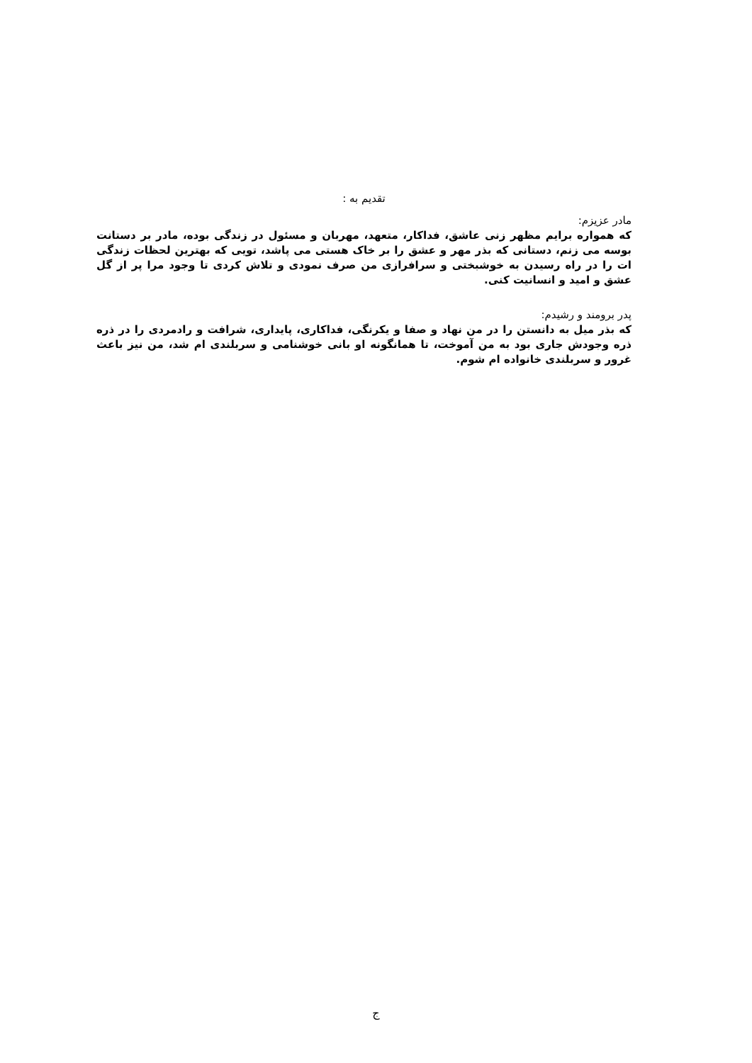تقدیم به :
مادر عزیزم:
که همواره برایم مظهر زنی عاشق، فداکار، متعهد، مهربان و مسئول در زندگی بوده، مادر بر دستانت بوسه می زنم، دستانی که بذر مهر و عشق را بر خاک هستی می پاشد، تویی که بهترین لحظات زندگی ات را در راه رسیدن به خوشبختی و سرافرازی من صرف نمودی و تلاش کردی تا وجود مرا پر از گل عشق و امید و انسانیت کنی.
پدر برومند و رشیدم:
که بذر میل به دانستن را در من نهاد و صفا و یکرنگی، فداکاری، پایداری، شرافت و رادمردی را در ذره ذره وجودش جاری بود به من آموخت، تا همانگونه او بانی خوشنامی و سربلندی ام شد، من نیز باعث غرور و سربلندی خانواده ام شوم.
ج